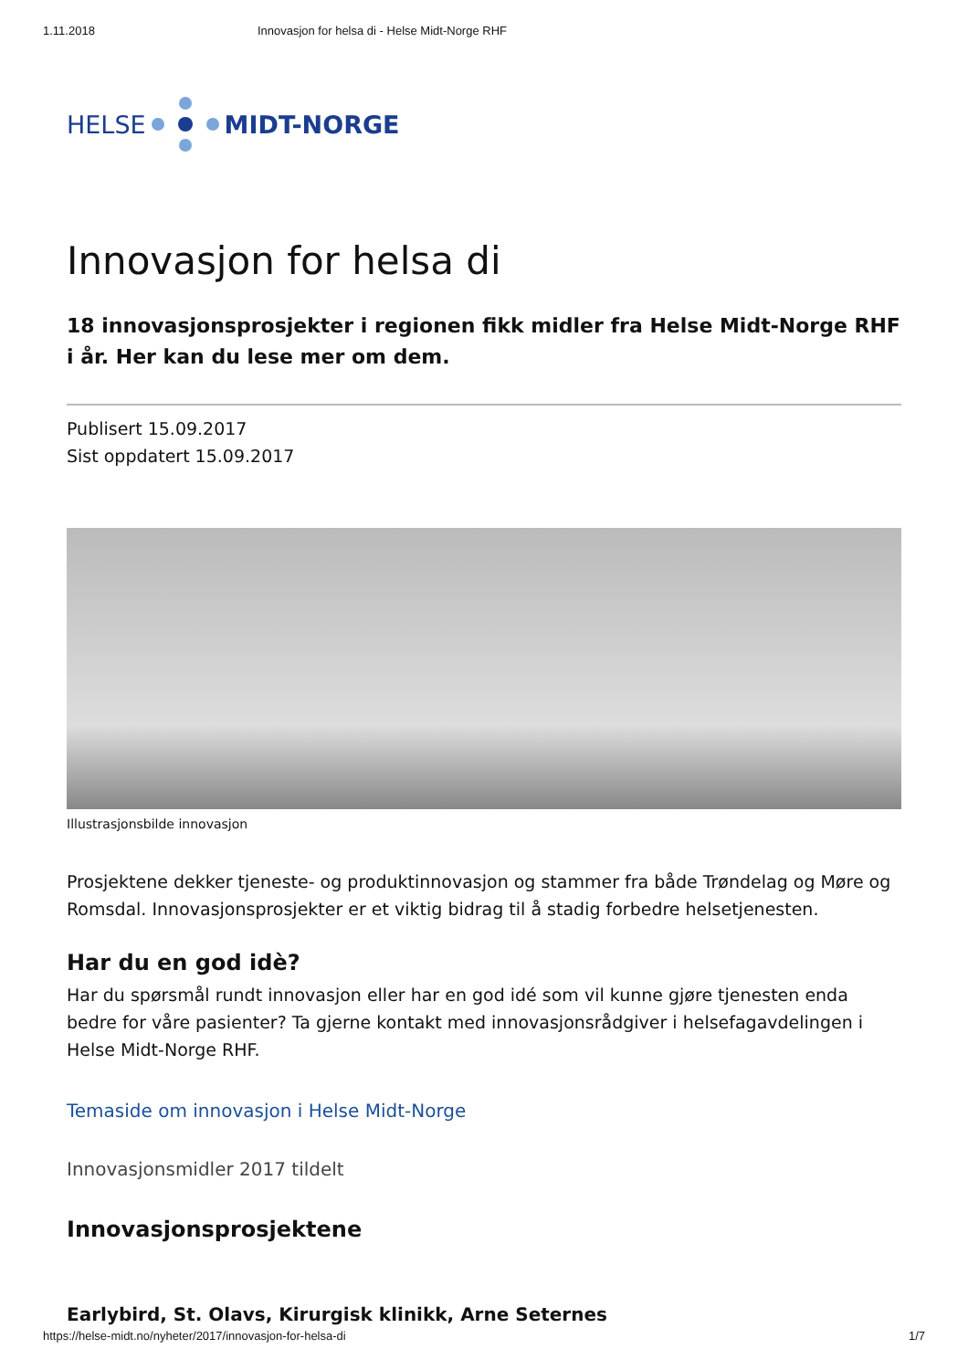1.11.2018 Innovasjon for helsa di - Helse Midt-Norge RHF
HELSE MIDT-NORGE
Innovasjon for helsa di
18 innovasjonsprosjekter i regionen fikk midler fra Helse Midt-Norge RHF i år. Her kan du lese mer om dem.
Publisert 15.09.2017
Sist oppdatert 15.09.2017
Illustrasjonsbilde innovasjon
Prosjektene dekker tjeneste- og produktinnovasjon og stammer fra både Trøndelag og Møre og Romsdal. Innovasjonsprosjekter er et viktig bidrag til å stadig forbedre helsetjenesten.
Har du en god idè?
Har du spørsmål rundt innovasjon eller har en god idé som vil kunne gjøre tjenesten enda bedre for våre pasienter? Ta gjerne kontakt med innovasjonsrådgiver i helsefagavdelingen i Helse Midt-Norge RHF.
Temaside om innovasjon i Helse Midt-Norge
Innovasjonsmidler 2017 tildelt
Innovasjonsprosjektene
Earlybird, St. Olavs, Kirurgisk klinikk, Arne Seternes
https://helse-midt.no/nyheter/2017/innovasjon-for-helsa-di 1/7